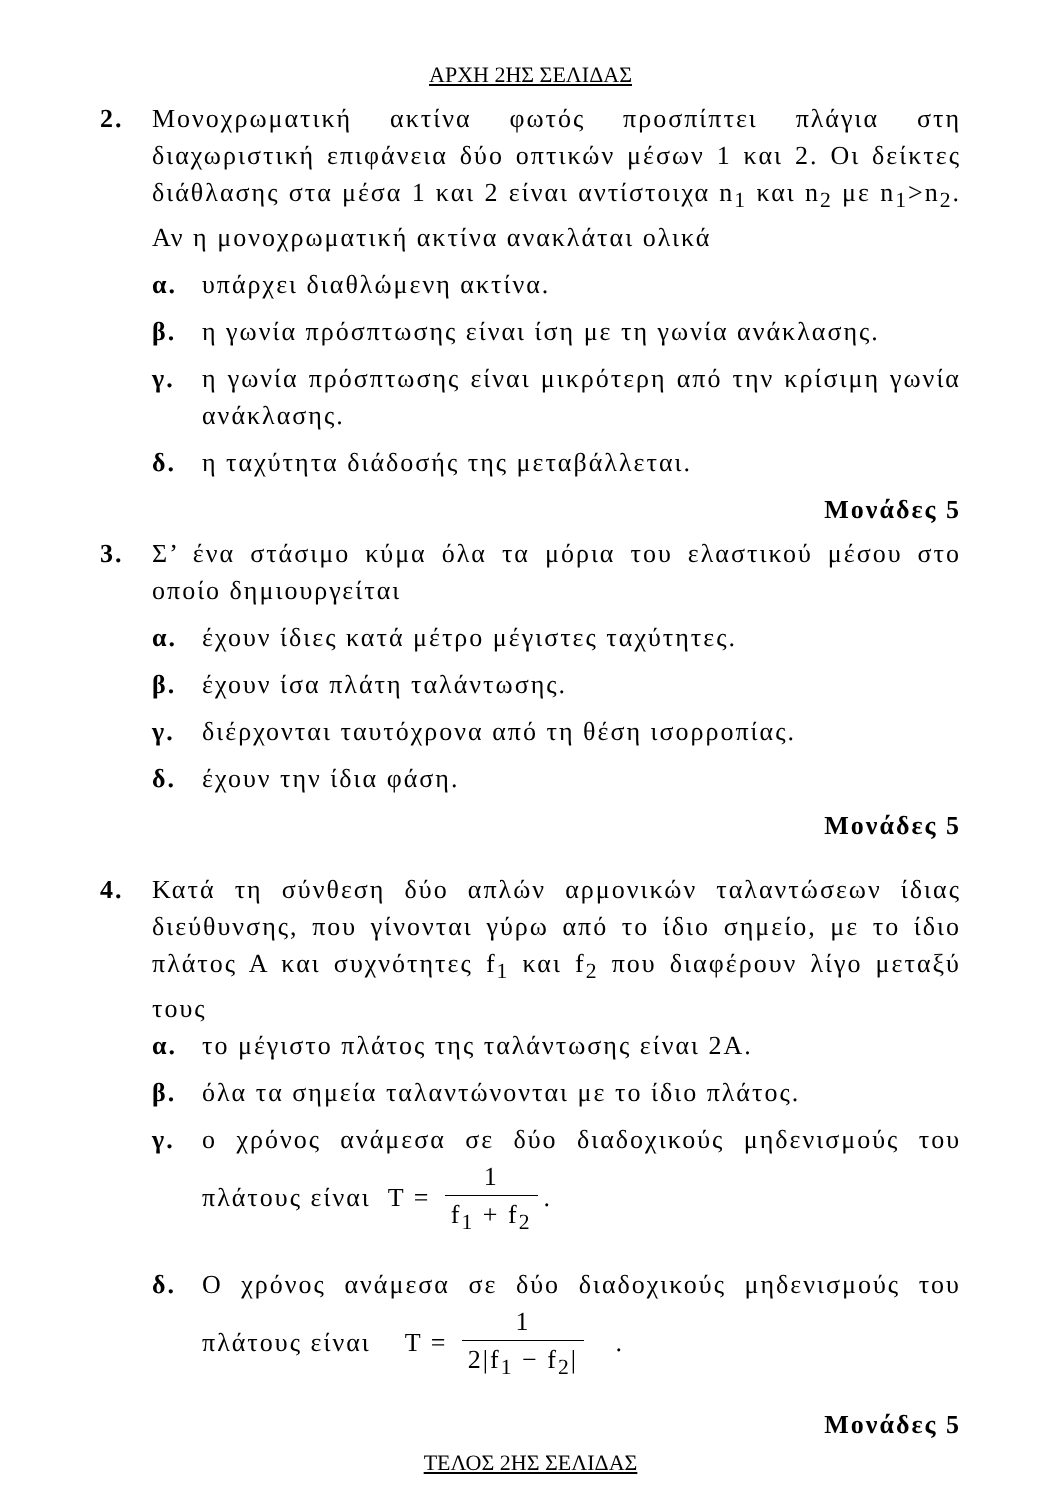ΑΡΧΗ 2ΗΣ ΣΕΛΙΔΑΣ
2. Μονοχρωματική ακτίνα φωτός προσπίπτει πλάγια στη διαχωριστική επιφάνεια δύο οπτικών μέσων 1 και 2. Οι δείκτες διάθλασης στα μέσα 1 και 2 είναι αντίστοιχα n<sub>1</sub> και n<sub>2</sub> με n<sub>1</sub>>n<sub>2</sub>. Αν η μονοχρωματική ακτίνα ανακλάται ολικά
α. υπάρχει διαθλώμενη ακτίνα.
β. η γωνία πρόσπτωσης είναι ίση με τη γωνία ανάκλασης.
γ. η γωνία πρόσπτωσης είναι μικρότερη από την κρίσιμη γωνία ανάκλασης.
δ. η ταχύτητα διάδοσής της μεταβάλλεται.
Μονάδες 5
3. Σ’ ένα στάσιμο κύμα όλα τα μόρια του ελαστικού μέσου στο οποίο δημιουργείται
α. έχουν ίδιες κατά μέτρο μέγιστες ταχύτητες.
β. έχουν ίσα πλάτη ταλάντωσης.
γ. διέρχονται ταυτόχρονα από τη θέση ισορροπίας.
δ. έχουν την ίδια φάση.
Μονάδες 5
4. Κατά τη σύνθεση δύο απλών αρμονικών ταλαντώσεων ίδιας διεύθυνσης, που γίνονται γύρω από το ίδιο σημείο, με το ίδιο πλάτος Α και συχνότητες f<sub>1</sub> και f<sub>2</sub> που διαφέρουν λίγο μεταξύ τους
α. το μέγιστο πλάτος της ταλάντωσης είναι 2Α.
β. όλα τα σημεία ταλαντώνονται με το ίδιο πλάτος.
γ. ο χρόνος ανάμεσα σε δύο διαδοχικούς μηδενισμούς του πλάτους είναι T = 1 f<sub>1</sub> + f<sub>2</sub>.
δ. Ο χρόνος ανάμεσα σε δύο διαδοχικούς μηδενισμούς του πλάτους είναι T = 1 2|f<sub>1</sub> − f<sub>2</sub>| .
Μονάδες 5
ΤΕΛΟΣ 2ΗΣ ΣΕΛΙΔΑΣ